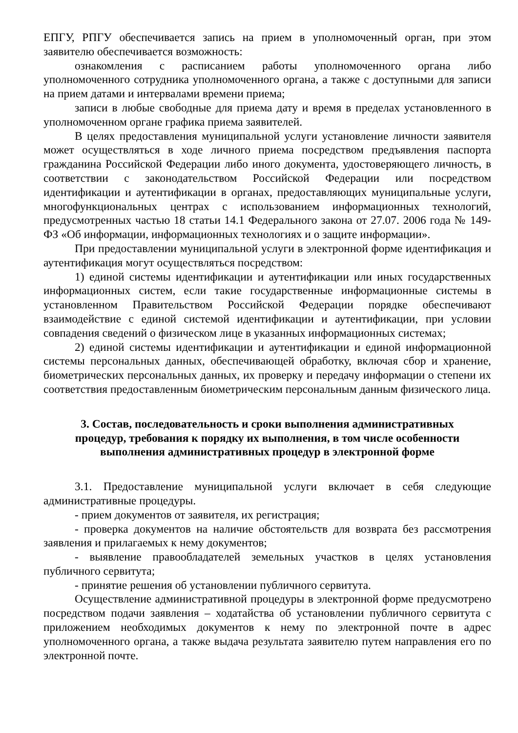ЕПГУ, РПГУ обеспечивается запись на прием в уполномоченный орган, при этом заявителю обеспечивается возможность:
ознакомления с расписанием работы уполномоченного органа либо уполномоченного сотрудника уполномоченного органа, а также с доступными для записи на прием датами и интервалами времени приема;
записи в любые свободные для приема дату и время в пределах установленного в уполномоченном органе графика приема заявителей.
В целях предоставления муниципальной услуги установление личности заявителя может осуществляться в ходе личного приема посредством предъявления паспорта гражданина Российской Федерации либо иного документа, удостоверяющего личность, в соответствии с законодательством Российской Федерации или посредством идентификации и аутентификации в органах, предоставляющих муниципальные услуги, многофункциональных центрах с использованием информационных технологий, предусмотренных частью 18 статьи 14.1 Федерального закона от 27.07. 2006 года № 149-ФЗ «Об информации, информационных технологиях и о защите информации».
При предоставлении муниципальной услуги в электронной форме идентификация и аутентификация могут осуществляться посредством:
1) единой системы идентификации и аутентификации или иных государственных информационных систем, если такие государственные информационные системы в установленном Правительством Российской Федерации порядке обеспечивают взаимодействие с единой системой идентификации и аутентификации, при условии совпадения сведений о физическом лице в указанных информационных системах;
2) единой системы идентификации и аутентификации и единой информационной системы персональных данных, обеспечивающей обработку, включая сбор и хранение, биометрических персональных данных, их проверку и передачу информации о степени их соответствия предоставленным биометрическим персональным данным физического лица.
3. Состав, последовательность и сроки выполнения административных процедур, требования к порядку их выполнения, в том числе особенности выполнения административных процедур в электронной форме
3.1. Предоставление муниципальной услуги включает в себя следующие административные процедуры.
- прием документов от заявителя, их регистрация;
- проверка документов на наличие обстоятельств для возврата без рассмотрения заявления и прилагаемых к нему документов;
- выявление правообладателей земельных участков в целях установления публичного сервитута;
- принятие решения об установлении публичного сервитута.
Осуществление административной процедуры в электронной форме предусмотрено посредством подачи заявления – ходатайства об установлении публичного сервитута с приложением необходимых документов к нему по электронной почте в адрес уполномоченного органа, а также выдача результата заявителю путем направления его по электронной почте.